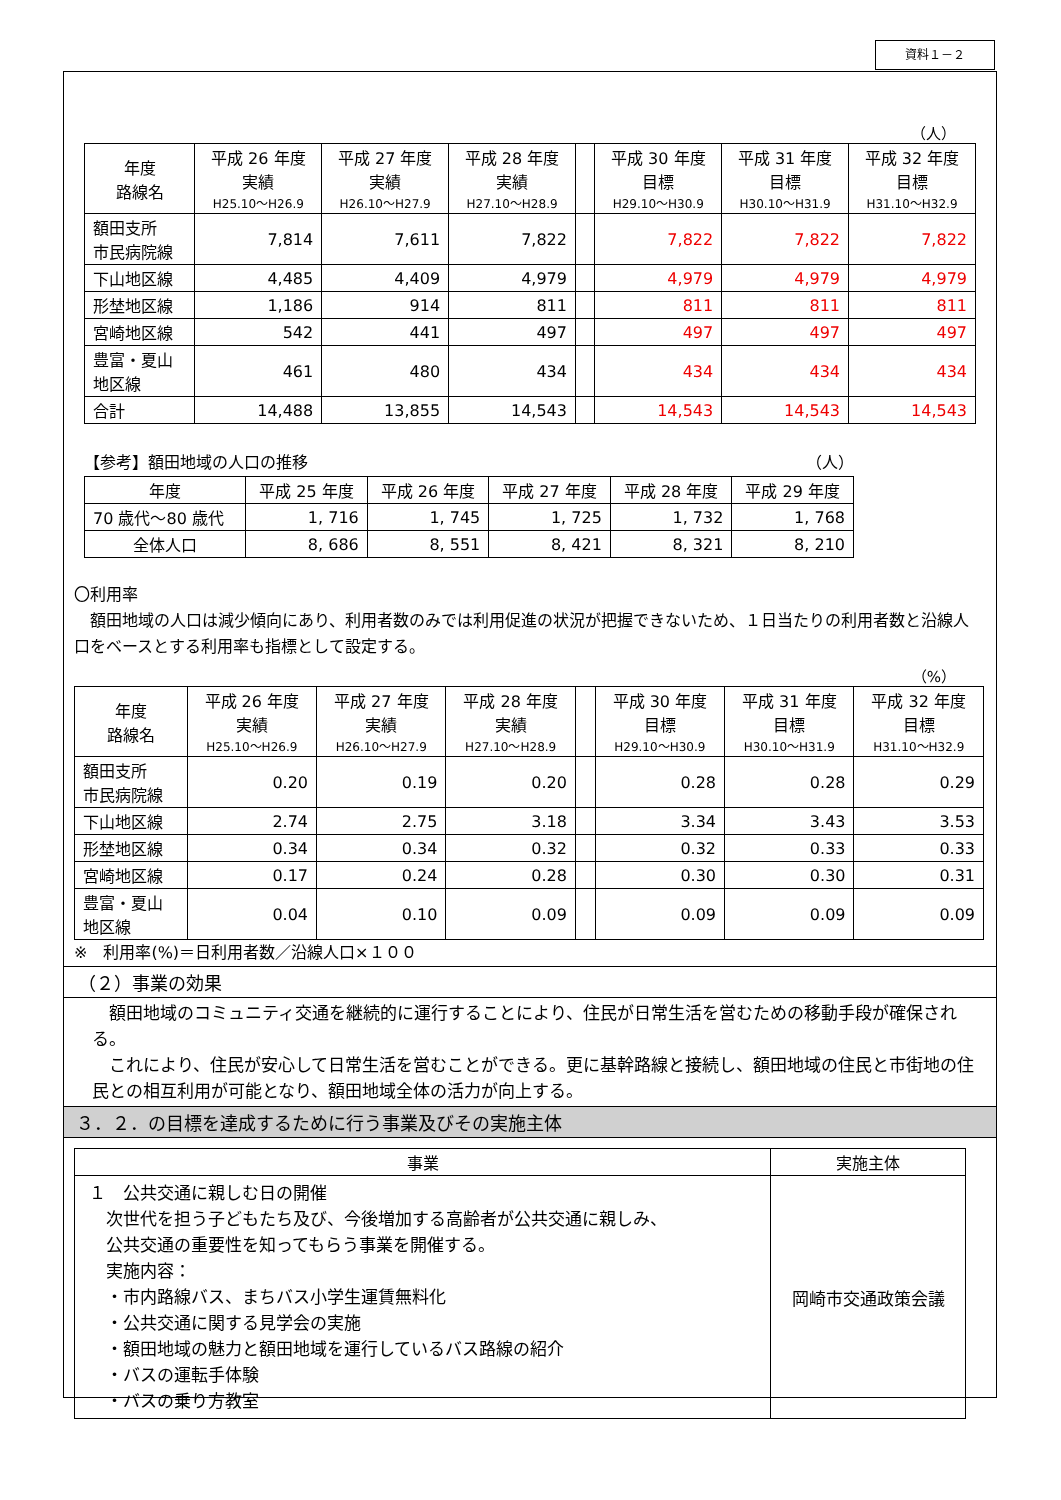資料１－２
（人）
| 年度 路線名 | 平成 26 年度 実績 H25.10～H26.9 | 平成 27 年度 実績 H26.10～H27.9 | 平成 28 年度 実績 H27.10～H28.9 | | 平成 30 年度 目標 H29.10～H30.9 | 平成 31 年度 目標 H30.10～H31.9 | 平成 32 年度 目標 H31.10～H32.9 |
| --- | --- | --- | --- | --- | --- | --- | --- |
| 額田支所 市民病院線 | 7,814 | 7,611 | 7,822 | | 7,822 | 7,822 | 7,822 |
| 下山地区線 | 4,485 | 4,409 | 4,979 | | 4,979 | 4,979 | 4,979 |
| 形埜地区線 | 1,186 | 914 | 811 | | 811 | 811 | 811 |
| 宮崎地区線 | 542 | 441 | 497 | | 497 | 497 | 497 |
| 豊富・夏山 地区線 | 461 | 480 | 434 | | 434 | 434 | 434 |
| 合計 | 14,488 | 13,855 | 14,543 | | 14,543 | 14,543 | 14,543 |
【参考】額田地域の人口の推移 （人）
| 年度 | 平成 25 年度 | 平成 26 年度 | 平成 27 年度 | 平成 28 年度 | 平成 29 年度 |
| --- | --- | --- | --- | --- | --- |
| 70 歳代～80 歳代 | 1, 716 | 1, 745 | 1, 725 | 1, 732 | 1, 768 |
| 全体人口 | 8, 686 | 8, 551 | 8, 421 | 8, 321 | 8, 210 |
〇利用率
　額田地域の人口は減少傾向にあり、利用者数のみでは利用促進の状況が把握できないため、１日当たりの利用者数と沿線人口をベースとする利用率も指標として設定する。
（%）
| 年度 路線名 | 平成 26 年度 実績 H25.10～H26.9 | 平成 27 年度 実績 H26.10～H27.9 | 平成 28 年度 実績 H27.10～H28.9 | | 平成 30 年度 目標 H29.10～H30.9 | 平成 31 年度 目標 H30.10～H31.9 | 平成 32 年度 目標 H31.10～H32.9 |
| --- | --- | --- | --- | --- | --- | --- | --- |
| 額田支所 市民病院線 | 0.20 | 0.19 | 0.20 | | 0.28 | 0.28 | 0.29 |
| 下山地区線 | 2.74 | 2.75 | 3.18 | | 3.34 | 3.43 | 3.53 |
| 形埜地区線 | 0.34 | 0.34 | 0.32 | | 0.32 | 0.33 | 0.33 |
| 宮崎地区線 | 0.17 | 0.24 | 0.28 | | 0.30 | 0.30 | 0.31 |
| 豊富・夏山 地区線 | 0.04 | 0.10 | 0.09 | | 0.09 | 0.09 | 0.09 |
※　利用率(%)＝日利用者数／沿線人口×１００
（２）事業の効果
　額田地域のコミュニティ交通を継続的に運行することにより、住民が日常生活を営むための移動手段が確保される。
　これにより、住民が安心して日常生活を営むことができる。更に基幹路線と接続し、額田地域の住民と市街地の住民との相互利用が可能となり、額田地域全体の活力が向上する。
３．２．の目標を達成するために行う事業及びその実施主体
| 事業 | 実施主体 |
| --- | --- |
| １ 公共交通に親しむ日の開催 次世代を担う子どもたち及び、今後増加する高齢者が公共交通に親しみ、 公共交通の重要性を知ってもらう事業を開催する。 実施内容： ・市内路線バス、まちバス小学生運賃無料化 ・公共交通に関する見学会の実施 ・額田地域の魅力と額田地域を運行しているバス路線の紹介 ・バスの運転手体験 ・バスの乗り方教室 | 岡崎市交通政策会議 |